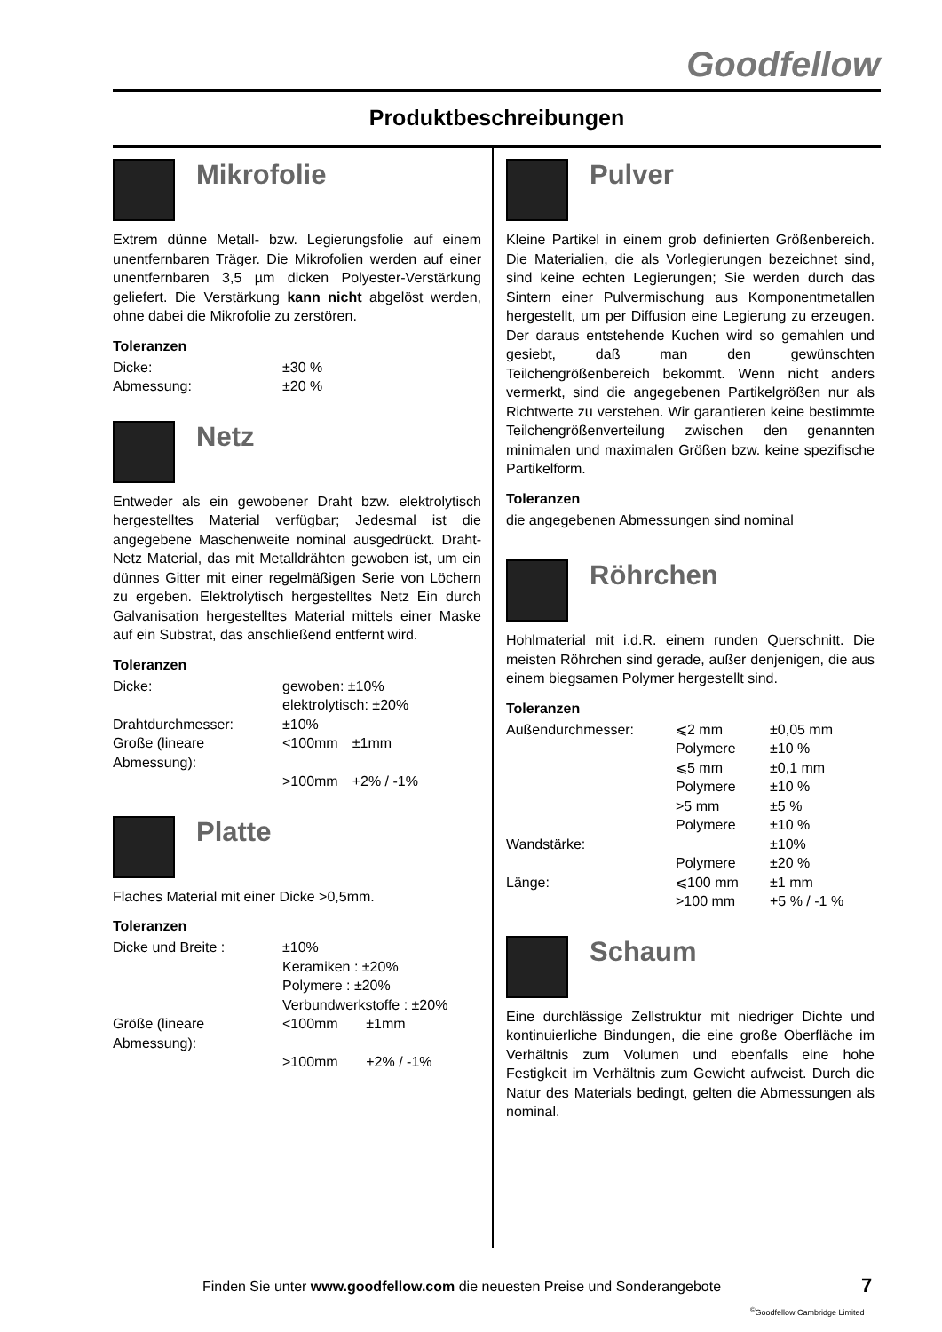Goodfellow
Produktbeschreibungen
Mikrofolie
Extrem dünne Metall- bzw. Legierungsfolie auf einem unentfernbaren Träger. Die Mikrofolien werden auf einer unentfernbaren 3,5 µm dicken Polyester-Verstärkung geliefert. Die Verstärkung kann nicht abgelöst werden, ohne dabei die Mikrofolie zu zerstören.
Toleranzen
| Dicke: | ±30 % |
| Abmessung: | ±20 % |
Netz
Entweder als ein gewobener Draht bzw. elektrolytisch hergestelltes Material verfügbar; Jedesmal ist die angegebene Maschenweite nominal ausgedrückt. Draht-Netz Material, das mit Metalldrähten gewoben ist, um ein dünnes Gitter mit einer regelmäßigen Serie von Löchern zu ergeben. Elektrolytisch hergestelltes Netz Ein durch Galvanisation hergestelltes Material mittels einer Maske auf ein Substrat, das anschließend entfernt wird.
Toleranzen
| Dicke: | gewoben: ±10% elektrolytisch: ±20% | |
| Drahtdurchmesser: | ±10% | |
| Große (lineare Abmessung): | <100mm | ±1mm |
| | >100mm | +2% / -1% |
Platte
Flaches Material mit einer Dicke >0,5mm.
Toleranzen
| Dicke und Breite : | ±10% | |
| | Keramiken : ±20% | |
| | Polymere : ±20% | |
| | Verbundwerkstoffe : ±20% | |
| Größe (lineare Abmessung): | <100mm | ±1mm |
| | >100mm | +2% / -1% |
Pulver
Kleine Partikel in einem grob definierten Größenbereich. Die Materialien, die als Vorlegierungen bezeichnet sind, sind keine echten Legierungen; Sie werden durch das Sintern einer Pulvermischung aus Komponentmetallen hergestellt, um per Diffusion eine Legierung zu erzeugen. Der daraus entstehende Kuchen wird so gemahlen und gesiebt, daß man den gewünschten Teilchengrößenbereich bekommt. Wenn nicht anders vermerkt, sind die angegebenen Partikelgrößen nur als Richtwerte zu verstehen. Wir garantieren keine bestimmte Teilchengrößenverteilung zwischen den genannten minimalen und maximalen Größen bzw. keine spezifische Partikelform.
Toleranzen
die angegebenen Abmessungen sind nominal
Röhrchen
Hohlmaterial mit i.d.R. einem runden Querschnitt. Die meisten Röhrchen sind gerade, außer denjenigen, die aus einem biegsamen Polymer hergestellt sind.
Toleranzen
| Außendurchmesser: | ⩽2 mm | ±0,05 mm |
| | Polymere | ±10 % |
| | ⩽5 mm | ±0,1 mm |
| | Polymere | ±10 % |
| | >5 mm | ±5 % |
| | Polymere | ±10 % |
| Wandstärke: | | ±10% |
| | Polymere | ±20 % |
| Länge: | ⩽100 mm | ±1 mm |
| | >100 mm | +5 % / -1 % |
Schaum
Eine durchlässige Zellstruktur mit niedriger Dichte und kontinuierliche Bindungen, die eine große Oberfläche im Verhältnis zum Volumen und ebenfalls eine hohe Festigkeit im Verhältnis zum Gewicht aufweist. Durch die Natur des Materials bedingt, gelten die Abmessungen als nominal.
Finden Sie unter www.goodfellow.com die neuesten Preise und Sonderangebote
7
<sup>©</sup>Goodfellow Cambridge Limited